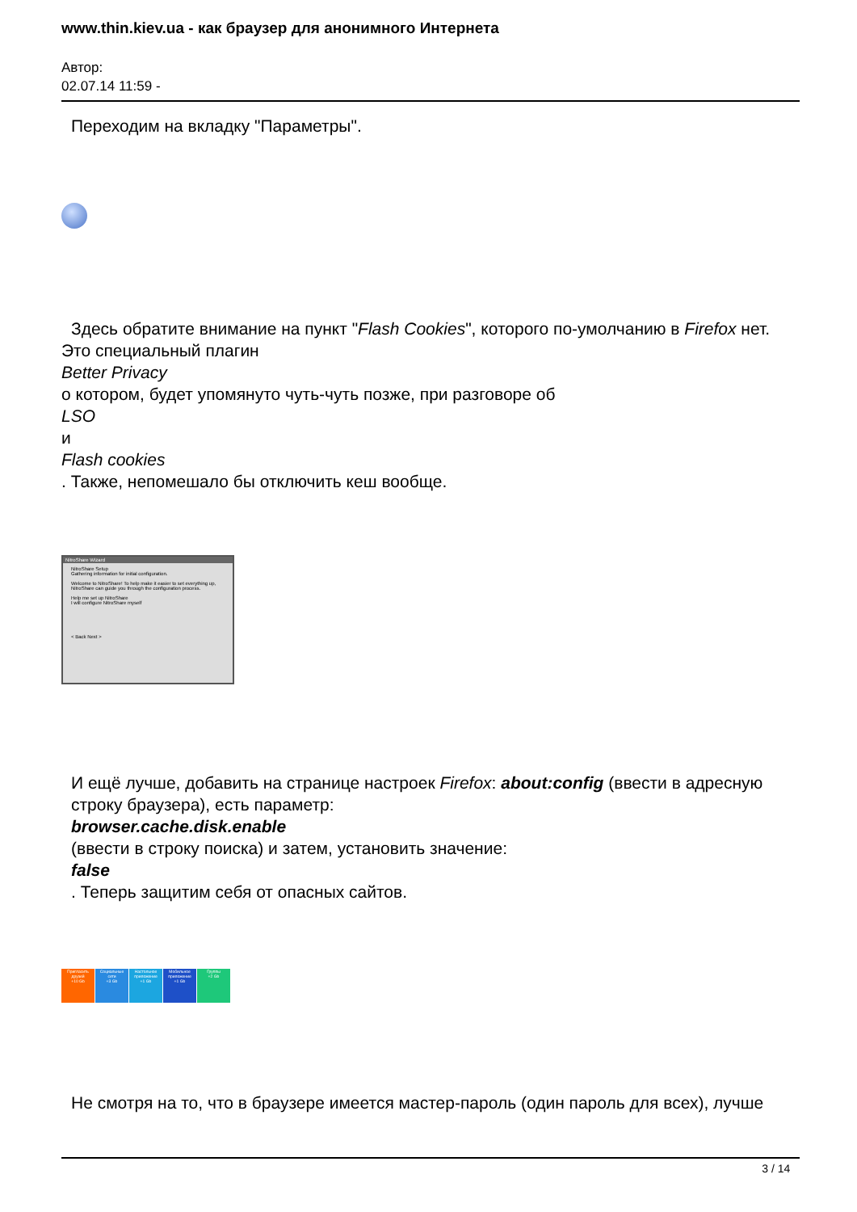www.thin.kiev.ua - как браузер для анонимного Интернета
Автор:
02.07.14 11:59 -
Переходим на вкладку "Параметры".
Здесь обратите внимание на пункт "Flash Cookies", которого по-умолчанию в Firefox нет.
Это специальный плагин
Better Privacy
о котором, будет упомянуто чуть-чуть позже, при разговоре об
LSO
и
Flash cookies
. Также, непомешало бы отключить кеш вообще.
NitroShare Wizard
NitroShare Setup
Gathering information for initial configuration.
Welcome to NitroShare! To help make it easier to set everything up, NitroShare can guide you through the configuration process.
Help me set up NitroShare
I will configure NitroShare myself
< Back Next >
И ещё лучше, добавить на странице настроек Firefox: about:config (ввести в адресную строку браузера), есть параметр:
browser.cache.disk.enable
(ввести в строку поиска) и затем, установить значение:
false
. Теперь защитим себя от опасных сайтов.
Пригласить друзей
+10 Gb
Социальные сети
+3 Gb
Настольное приложение
+1 Gb
Мобильное приложение
+1 Gb
Группы
+2 Gb
Не смотря на то, что в браузере имеется мастер-пароль (один пароль для всех), лучше
3 / 14